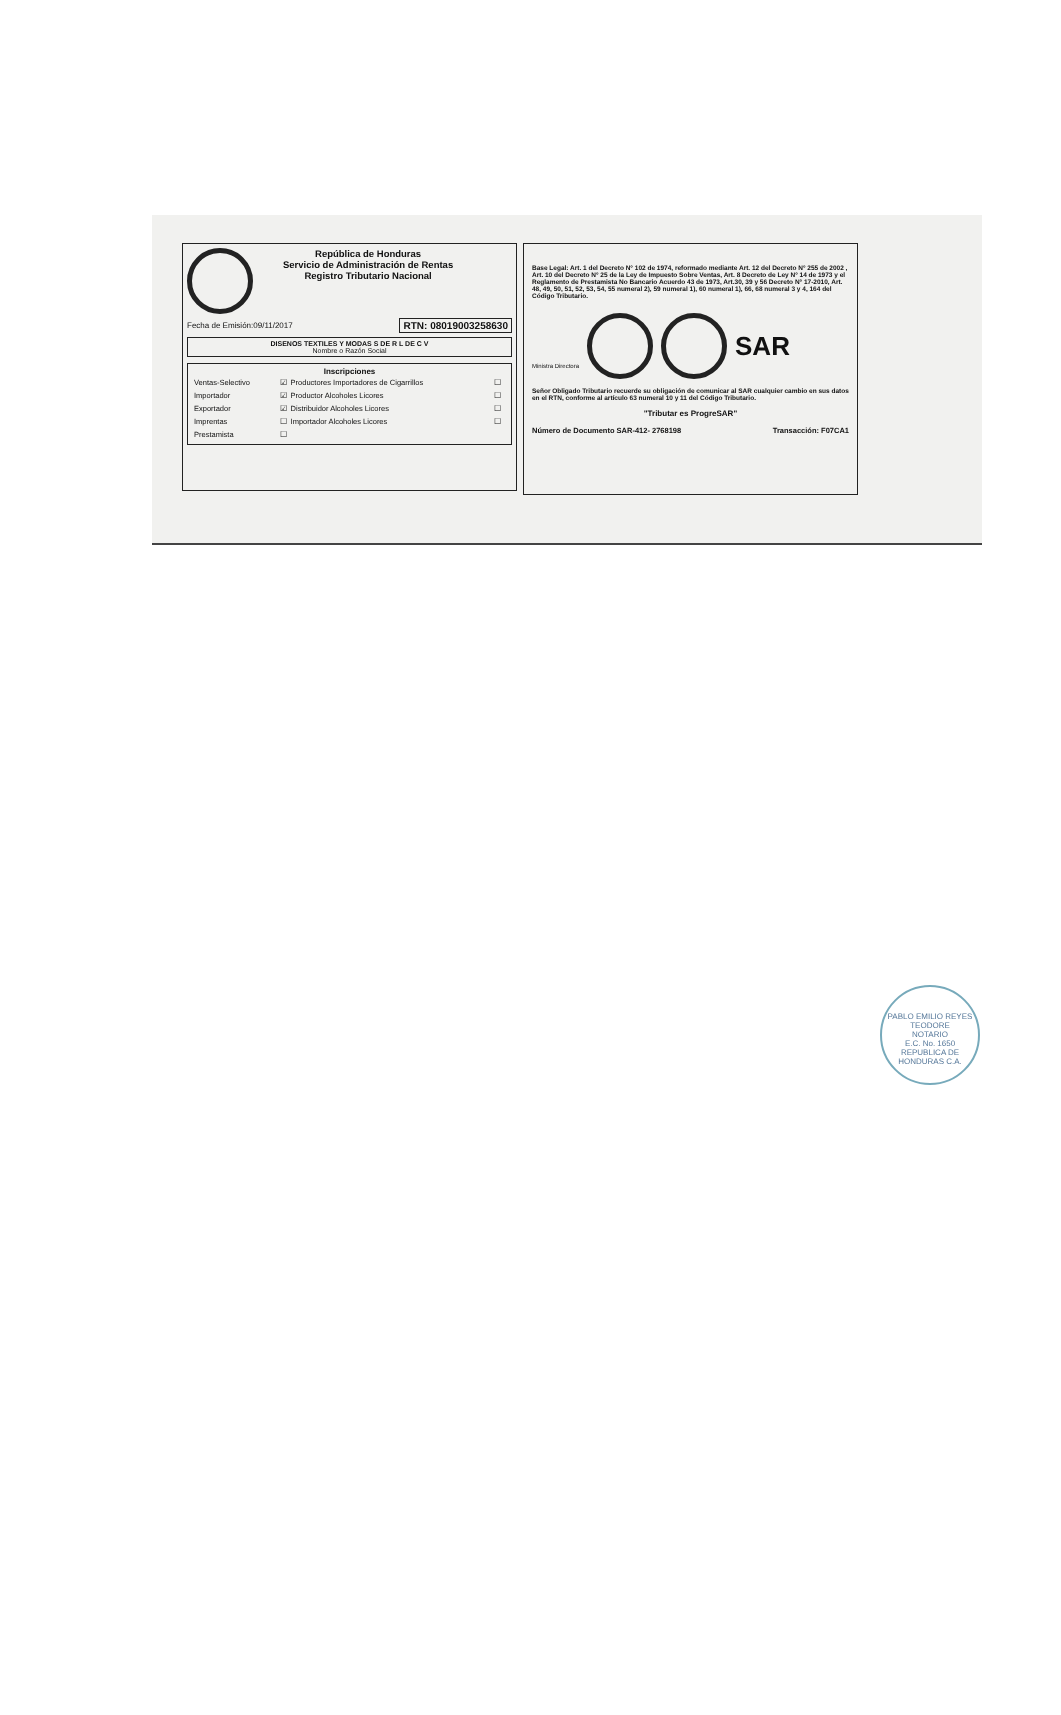República de Honduras
Servicio de Administración de Rentas
Registro Tributario Nacional
Fecha de Emisión:09/11/2017 RTN: 08019003258630
DISENOS TEXTILES Y MODAS S DE R L DE C V
Nombre o Razón Social
Inscripciones
| Ventas-Selectivo | ☑ | Productores Importadores de Cigarrillos | ☐ |
| Importador | ☑ | Productor Alcoholes Licores | ☐ |
| Exportador | ☑ | Distribuidor Alcoholes Licores | ☐ |
| Imprentas | ☐ | Importador Alcoholes Licores | ☐ |
| Prestamista | ☐ | | |
Base Legal: Art. 1 del Decreto N° 102 de 1974, reformado mediante Art. 12 del Decreto N° 255 de 2002 , Art. 10 del Decreto N° 25 de la Ley de Impuesto Sobre Ventas, Art. 8 Decreto de Ley N° 14 de 1973 y el Reglamento de Prestamista No Bancario Acuerdo 43 de 1973, Art.30, 39 y 56 Decreto N° 17-2010, Art. 48, 49, 50, 51, 52, 53, 54, 55 numeral 2), 59 numeral 1), 60 numeral 1), 66, 68 numeral 3 y 4, 164 del Código Tributario.
Ministra Directora SAR
Señor Obligado Tributario recuerde su obligación de comunicar al SAR cualquier cambio en sus datos en el RTN, conforme al artículo 63 numeral 10 y 11 del Código Tributario.
"Tributar es ProgreSAR"
Número de Documento SAR-412- 2768198 Transacción: F07CA1
PABLO EMILIO REYES TEODORE
NOTARIO
E.C. No. 1650
REPUBLICA DE HONDURAS C.A.